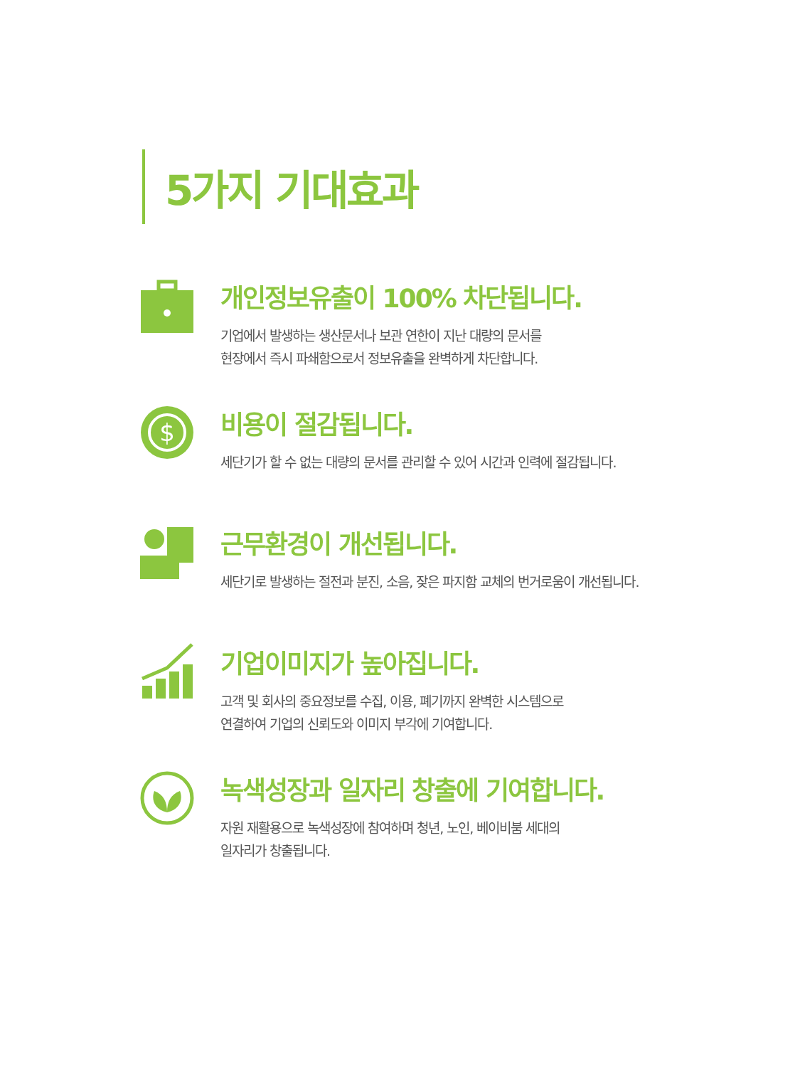5가지 기대효과
개인정보유출이 100% 차단됩니다.
기업에서 발생하는 생산문서나 보관 연한이 지난 대량의 문서를
현장에서 즉시 파쇄함으로서 정보유출을 완벽하게 차단합니다.
$
비용이 절감됩니다.
세단기가 할 수 없는 대량의 문서를 관리할 수 있어 시간과 인력에 절감됩니다.
근무환경이 개선됩니다.
세단기로 발생하는 절전과 분진, 소음, 잦은 파지함 교체의 번거로움이 개선됩니다.
기업이미지가 높아집니다.
고객 및 회사의 중요정보를 수집, 이용, 폐기까지 완벽한 시스템으로
연결하여 기업의 신뢰도와 이미지 부각에 기여합니다.
녹색성장과 일자리 창출에 기여합니다.
자원 재활용으로 녹색성장에 참여하며 청년, 노인, 베이비붐 세대의
일자리가 창출됩니다.